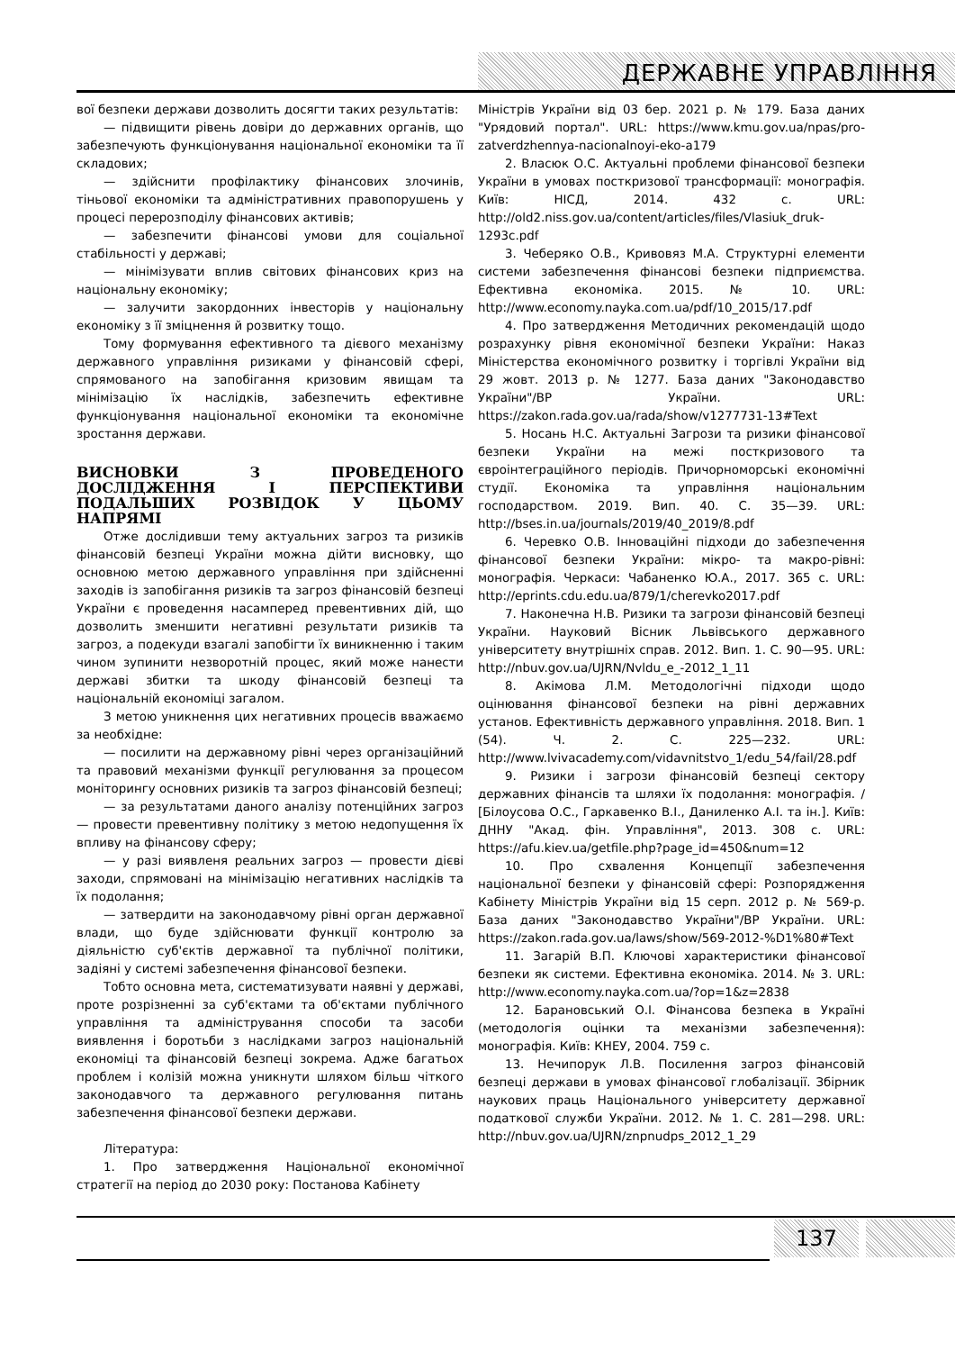ДЕРЖАВНЕ УПРАВЛІННЯ
вої безпеки держави дозволить досягти таких результатів:
— підвищити рівень довіри до державних органів, що забезпечують функціонування національної економіки та її складових;
— здійснити профілактику фінансових злочинів, тіньової економіки та адміністративних правопорушень у процесі перерозподілу фінансових активів;
— забезпечити фінансові умови для соціальної стабільності у державі;
— мінімізувати вплив світових фінансових криз на національну економіку;
— залучити закордонних інвесторів у національну економіку з її зміцнення й розвитку тощо.
Тому формування ефективного та дієвого механізму державного управління ризиками у фінансовій сфері, спрямованого на запобігання кризовим явищам та мінімізацію їх наслідків, забезпечить ефективне функціонування національної економіки та економічне зростання держави.
ВИСНОВКИ З ПРОВЕДЕНОГО ДОСЛІДЖЕННЯ І ПЕРСПЕКТИВИ ПОДАЛЬШИХ РОЗВІДОК У ЦЬОМУ НАПРЯМІ
Отже дослідивши тему актуальних загроз та ризиків фінансовій безпеці України можна дійти висновку, що основною метою державного управління при здійсненні заходів із запобігання ризиків та загроз фінансовій безпеці України є проведення насамперед превентивних дій, що дозволить зменшити негативні результати ризиків та загроз, а подекуди взагалі запобігти їх виникненню і таким чином зупинити незворотній процес, який може нанести державі збитки та шкоду фінансовій безпеці та національній економіці загалом.
З метою уникнення цих негативних процесів вважаємо за необхідне:
— посилити на державному рівні через організаційний та правовий механізми функції регулювання за процесом моніторингу основних ризиків та загроз фінансовій безпеці;
— за результатами даного аналізу потенційних загроз — провести превентивну політику з метою недопущення їх впливу на фінансову сферу;
— у разі виявленя реальних загроз — провести дієві заходи, спрямовані на мінімізацію негативних наслідків та їх подолання;
— затвердити на законодавчому рівні орган державної влади, що буде здійснювати функції контролю за діяльністю суб'єктів державної та публічної політики, задіяні у системі забезпечення фінансової безпеки.
Тобто основна мета, систематизувати наявні у державі, проте розрізненні за суб'єктами та об'єктами публічного управління та адміністрування способи та засоби виявлення і боротьби з наслідками загроз національній економіці та фінансовій безпеці зокрема. Адже багатьох проблем і колізій можна уникнути шляхом більш чіткого законодавчого та державного регулювання питань забезпечення фінансової безпеки держави.
Література:
1. Про затвердження Національної економічної стратегії на період до 2030 року: Постанова Кабінету
Міністрів України від 03 бер. 2021 р. № 179. База даних "Урядовий портал". URL: https://www.kmu.gov.ua/npas/pro-zatverdzhennya-nacionalnoyi-eko-a179
2. Власюк О.С. Актуальні проблеми фінансової безпеки України в умовах посткризової трансформації: монографія. Київ: НІСД, 2014. 432 с. URL: http://old2.niss.gov.ua/content/articles/files/Vlasiuk_druk-1293c.pdf
3. Чеберяко О.В., Кривовяз М.А. Структурні елементи системи забезпечення фінансові безпеки підприємства. Ефективна економіка. 2015. № 10. URL: http://www.economy.nayka.com.ua/pdf/10_2015/17.pdf
4. Про затвердження Методичних рекомендацій щодо розрахунку рівня економічної безпеки України: Наказ Міністерства економічного розвитку і торгівлі України від 29 жовт. 2013 р. № 1277. База даних "Законодавство України"/ВР України. URL: https://zakon.rada.gov.ua/rada/show/v1277731-13#Text
5. Носань Н.С. Актуальні Загрози та ризики фінансової безпеки України на межі посткризового та євроінтеграційного періодів. Причорноморські економічні студії. Економіка та управління національним господарством. 2019. Вип. 40. С. 35—39. URL: http://bses.in.ua/journals/2019/40_2019/8.pdf
6. Черевко О.В. Інноваційні підходи до забезпечення фінансової безпеки України: мікро- та макро-рівні: монографія. Черкаси: Чабаненко Ю.А., 2017. 365 с. URL: http://eprints.cdu.edu.ua/879/1/cherevko2017.pdf
7. Наконечна Н.В. Ризики та загрози фінансовій безпеці України. Науковий Вісник Львівського державного університету внутрішніх справ. 2012. Вип. 1. С. 90—95. URL: http://nbuv.gov.ua/UJRN/Nvldu_e_-2012_1_11
8. Акімова Л.М. Методологічні підходи щодо оцінювання фінансової безпеки на рівні державних установ. Ефективність державного управління. 2018. Вип. 1 (54). Ч. 2. С. 225—232. URL: http://www.lvivacademy.com/vidavnitstvo_1/edu_54/fail/28.pdf
9. Ризики і загрози фінансовій безпеці сектору державних фінансів та шляхи їх подолання: монографія. / [Білоусова О.С., Гаркавенко В.І., Даниленко А.І. та ін.]. Київ: ДННУ "Акад. фін. Управління", 2013. 308 с. URL: https://afu.kiev.ua/getfile.php?page_id=450&num=12
10. Про схвалення Концепції забезпечення національної безпеки у фінансовій сфері: Розпорядження Кабінету Міністрів України від 15 серп. 2012 р. № 569-р. База даних "Законодавство України"/ВР України. URL: https://zakon.rada.gov.ua/laws/show/569-2012-%D1%80#Text
11. Загарій В.П. Ключові характеристики фінансової безпеки як системи. Ефективна економіка. 2014. № 3. URL: http://www.economy.nayka.com.ua/?op=1&z=2838
12. Барановський О.І. Фінансова безпека в Україні (методологія оцінки та механізми забезпечення): монографія. Київ: КНЕУ, 2004. 759 с.
13. Нечипорук Л.В. Посилення загроз фінансовій безпеці держави в умовах фінансової глобалізації. Збірник наукових праць Національного університету державної податкової служби України. 2012. № 1. С. 281—298. URL: http://nbuv.gov.ua/UJRN/znpnudps_2012_1_29
137